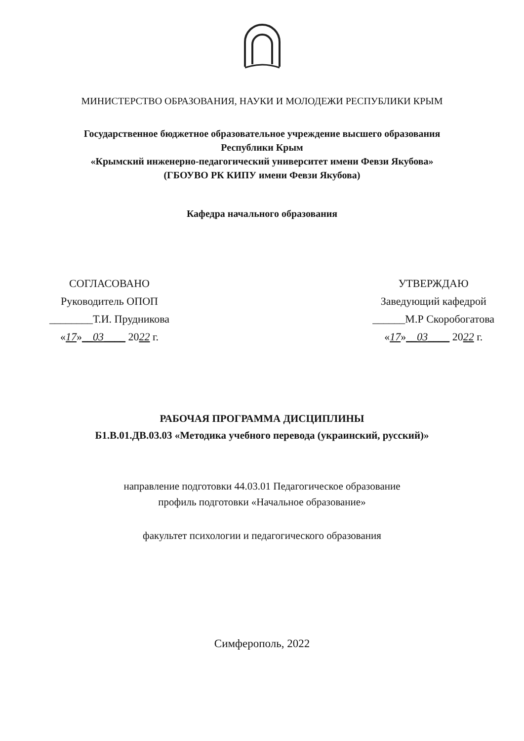МИНИСТЕРСТВО ОБРАЗОВАНИЯ, НАУКИ И МОЛОДЕЖИ РЕСПУБЛИКИ КРЫМ
Государственное бюджетное образовательное учреждение высшего образования
Республики Крым
«Крымский инженерно-педагогический университет имени Февзи Якубова»
(ГБОУВО РК КИПУ имени Февзи Якубова)
Кафедра начального образования
СОГЛАСОВАНО
Руководитель ОПОП
________Т.И. Прудникова
«17»__03____ 2022 г.
УТВЕРЖДАЮ
Заведующий кафедрой
______М.Р Скоробогатова
«17»__03____ 2022 г.
РАБОЧАЯ ПРОГРАММА ДИСЦИПЛИНЫ
Б1.В.01.ДВ.03.03 «Методика учебного перевода (украинский, русский)»
направление подготовки 44.03.01 Педагогическое образование
профиль подготовки «Начальное образование»
факультет психологии и педагогического образования
Симферополь, 2022